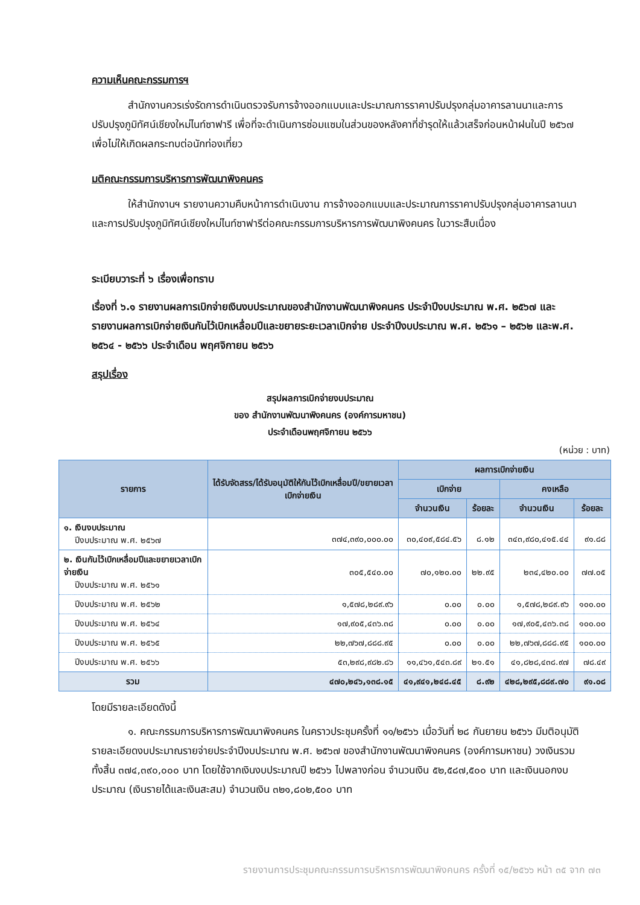ความเห็นคณะกรรมการฯ
สำนักงานควรเร่งรัดการดำเนินตรวจรับการจ้างออกแบบและประมาณการราคาปรับปรุงกลุ่มอาคารลานนาและการปรับปรุงภูมิทัศน์เชียงใหม่ไนท์ซาฟารี เพื่อที่จะดำเนินการซ่อมแซมในส่วนของหลังคาที่ชำรุดให้แล้วเสร็จก่อนหน้าฝนในปี ๒๕๖๗ เพื่อไม่ให้เกิดผลกระทบต่อนักท่องเที่ยว
มติคณะกรรมการบริหารการพัฒนาพิงคนคร
ให้สำนักงานฯ รายงานความคืบหน้าการดำเนินงาน การจ้างออกแบบและประมาณการราคาปรับปรุงกลุ่มอาคารลานนาและการปรับปรุงภูมิทัศน์เชียงใหม่ไนท์ซาฟารีต่อคณะกรรมการบริหารการพัฒนาพิงคนคร ในวาระสืบเนื่อง
ระเบียบวาระที่ ๖ เรื่องเพื่อทราบ
เรื่องที่ ๖.๑ รายงานผลการเบิกจ่ายเงินงบประมาณของสำนักงานพัฒนาพิงคนคร ประจำปีงบประมาณ พ.ศ. ๒๕๖๗ และรายงานผลการเบิกจ่ายเงินกันไว้เบิกเหลื่อมปีและขยายระยะเวลาเบิกจ่าย ประจำปีงบประมาณ พ.ศ. ๒๕๖๑ – ๒๕๖๒ และพ.ศ. ๒๕๖๔ - ๒๕๖๖ ประจำเดือน พฤศจิกายน ๒๕๖๖
สรุปเรื่อง
สรุปผลการเบิกจ่ายงบประมาณ
ของ สำนักงานพัฒนาพิงคนคร (องค์การมหาชน)
ประจำเดือนพฤศจิกายน ๒๕๖๖
(หน่วย : บาท)
| รายการ | ได้รับจัดสรร/ได้รับอนุมัติให้กันไว้เบิกเหลื่อมปี/ขยายเวลาเบิกจ่ายเงิน | ผลการเบิกจ่ายเงิน | | | |
| --- | --- | --- | --- | --- | --- |
| | | เบิกจ่าย | | คงเหลือ | |
| | | จำนวนเงิน | ร้อยละ | จำนวนเงิน | ร้อยละ |
| ๑. เงินงบประมาณ ปีงบประมาณ พ.ศ. ๒๕๖๗ | ๓๗๔,๓๙๐,๐๐๐.๐๐ | ๓๐,๔๐๙,๕๘๔.๕๖ | ๘.๑๒ | ๓๔๓,๙๘๐,๔๑๕.๔๔ | ๙๑.๘๘ |
| ๒. เงินกันไว้เบิกเหลื่อมปีและขยายเวลาเบิกจ่ายเงิน ปีงบประมาณ พ.ศ. ๒๕๖๑ | ๓๐๕,๕๔๐.๐๐ | ๗๐,๑๒๐.๐๐ | ๒๒.๙๕ | ๒๓๔,๔๒๐.๐๐ | ๗๗.๐๕ |
| ปีงบประมาณ พ.ศ. ๒๕๖๒ | ๑,๕๗๘,๒๘๙.๙๖ | ๐.๐๐ | ๐.๐๐ | ๑,๕๗๘,๒๘๙.๙๖ | ๑๐๐.๐๐ |
| ปีงบประมาณ พ.ศ. ๒๕๖๔ | ๑๗,๙๐๕,๔๓๖.๓๘ | ๐.๐๐ | ๐.๐๐ | ๑๗,๙๐๕,๔๓๖.๓๘ | ๑๐๐.๐๐ |
| ปีงบประมาณ พ.ศ. ๒๕๖๕ | ๒๒,๗๖๗,๘๘๘.๙๕ | ๐.๐๐ | ๐.๐๐ | ๒๒,๗๖๗,๘๘๘.๙๕ | ๑๐๐.๐๐ |
| ปีงบประมาณ พ.ศ. ๒๕๖๖ | ๕๓,๒๙๘,๙๘๒.๘๖ | ๑๑,๔๖๑,๕๔๓.๘๙ | ๒๑.๕๑ | ๔๑,๘๒๘,๔๓๘.๙๗ | ๗๘.๔๙ |
| รวม | ๔๗๐,๒๔๖,๑๓๘.๑๕ | ๔๑,๙๔๑,๒๔๘.๔๕ | ๘.๙๒ | ๔๒๘,๒๙๕,๘๘๙.๗๐ | ๙๑.๐๘ |
โดยมีรายละเอียดดังนี้
๑. คณะกรรมการบริหารการพัฒนาพิงคนคร ในคราวประชุมครั้งที่ ๑๑/๒๕๖๖ เมื่อวันที่ ๒๘ กันยายน ๒๕๖๖ มีมติอนุมัติรายละเอียดงบประมาณรายจ่ายประจำปีงบประมาณ พ.ศ. ๒๕๖๗ ของสำนักงานพัฒนาพิงคนคร (องค์การมหาชน) วงเงินรวมทั้งสิ้น ๓๗๔,๓๙๐,๐๐๐ บาท โดยใช้จากเงินงบประมาณปี ๒๕๖๖ ไปพลางก่อน จำนวนเงิน ๕๒,๕๘๗,๕๐๐ บาท และเงินนอกงบประมาณ (เงินรายได้และเงินสะสม) จำนวนเงิน ๓๒๑,๘๐๒,๕๐๐ บาท
รายงานการประชุมคณะกรรมการบริหารการพัฒนาพิงคนคร ครั้งที่ ๑๕/๒๕๖๖ หน้า ๓๕ จาก ๗๓